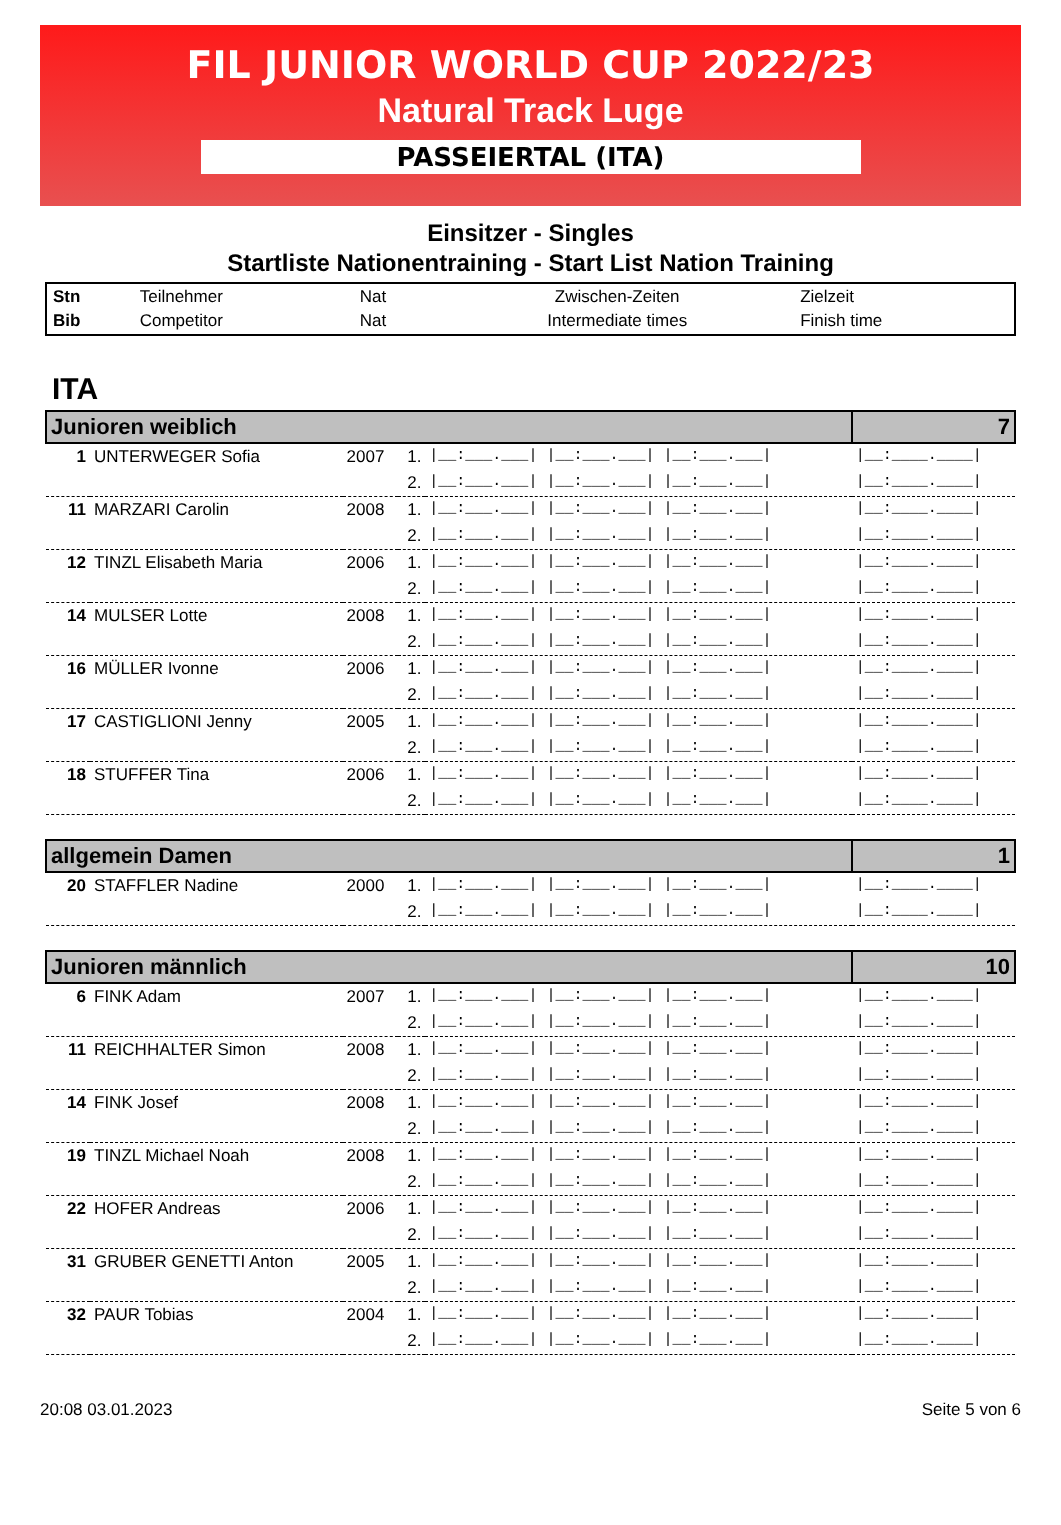FIL JUNIOR WORLD CUP 2022/23
Natural Track Luge
PASSEIERTAL (ITA)
Einsitzer - Singles
Startliste Nationentraining - Start List Nation Training
| Stn | Teilnehmer | Nat | Zwischen-Zeiten | Zielzeit |
| Bib | Competitor | Nat | Intermediate times | Finish time |
ITA
| Junioren weiblich | | | | | 7 |
| 1 | UNTERWEGER Sofia | 2007 | 1. | /__:___.___/ /__:___.___/ /__:___.___/ | /__:____.____/ |
| | | | 2. | /__:___.___/ /__:___.___/ /__:___.___/ | /__:____.____/ |
| 11 | MARZARI Carolin | 2008 | 1. | /__:___.___/ /__:___.___/ /__:___.___/ | /__:____.____/ |
| | | | 2. | /__:___.___/ /__:___.___/ /__:___.___/ | /__:____.____/ |
| 12 | TINZL Elisabeth Maria | 2006 | 1. | /__:___.___/ /__:___.___/ /__:___.___/ | /__:____.____/ |
| | | | 2. | /__:___.___/ /__:___.___/ /__:___.___/ | /__:____.____/ |
| 14 | MULSER Lotte | 2008 | 1. | /__:___.___/ /__:___.___/ /__:___.___/ | /__:____.____/ |
| | | | 2. | /__:___.___/ /__:___.___/ /__:___.___/ | /__:____.____/ |
| 16 | MÜLLER Ivonne | 2006 | 1. | /__:___.___/ /__:___.___/ /__:___.___/ | /__:____.____/ |
| | | | 2. | /__:___.___/ /__:___.___/ /__:___.___/ | /__:____.____/ |
| 17 | CASTIGLIONI Jenny | 2005 | 1. | /__:___.___/ /__:___.___/ /__:___.___/ | /__:____.____/ |
| | | | 2. | /__:___.___/ /__:___.___/ /__:___.___/ | /__:____.____/ |
| 18 | STUFFER Tina | 2006 | 1. | /__:___.___/ /__:___.___/ /__:___.___/ | /__:____.____/ |
| | | | 2. | /__:___.___/ /__:___.___/ /__:___.___/ | /__:____.____/ |
| allgemein Damen | | | | | 1 |
| 20 | STAFFLER Nadine | 2000 | 1. | /__:___.___/ /__:___.___/ /__:___.___/ | /__:____.____/ |
| | | | 2. | /__:___.___/ /__:___.___/ /__:___.___/ | /__:____.____/ |
| Junioren männlich | | | | | 10 |
| 6 | FINK Adam | 2007 | 1. | /__:___.___/ /__:___.___/ /__:___.___/ | /__:____.____/ |
| | | | 2. | /__:___.___/ /__:___.___/ /__:___.___/ | /__:____.____/ |
| 11 | REICHHALTER Simon | 2008 | 1. | /__:___.___/ /__:___.___/ /__:___.___/ | /__:____.____/ |
| | | | 2. | /__:___.___/ /__:___.___/ /__:___.___/ | /__:____.____/ |
| 14 | FINK Josef | 2008 | 1. | /__:___.___/ /__:___.___/ /__:___.___/ | /__:____.____/ |
| | | | 2. | /__:___.___/ /__:___.___/ /__:___.___/ | /__:____.____/ |
| 19 | TINZL Michael Noah | 2008 | 1. | /__:___.___/ /__:___.___/ /__:___.___/ | /__:____.____/ |
| | | | 2. | /__:___.___/ /__:___.___/ /__:___.___/ | /__:____.____/ |
| 22 | HOFER Andreas | 2006 | 1. | /__:___.___/ /__:___.___/ /__:___.___/ | /__:____.____/ |
| | | | 2. | /__:___.___/ /__:___.___/ /__:___.___/ | /__:____.____/ |
| 31 | GRUBER GENETTI Anton | 2005 | 1. | /__:___.___/ /__:___.___/ /__:___.___/ | /__:____.____/ |
| | | | 2. | /__:___.___/ /__:___.___/ /__:___.___/ | /__:____.____/ |
| 32 | PAUR Tobias | 2004 | 1. | /__:___.___/ /__:___.___/ /__:___.___/ | /__:____.____/ |
| | | | 2. | /__:___.___/ /__:___.___/ /__:___.___/ | /__:____.____/ |
20:08 03.01.2023 Seite 5 von 6